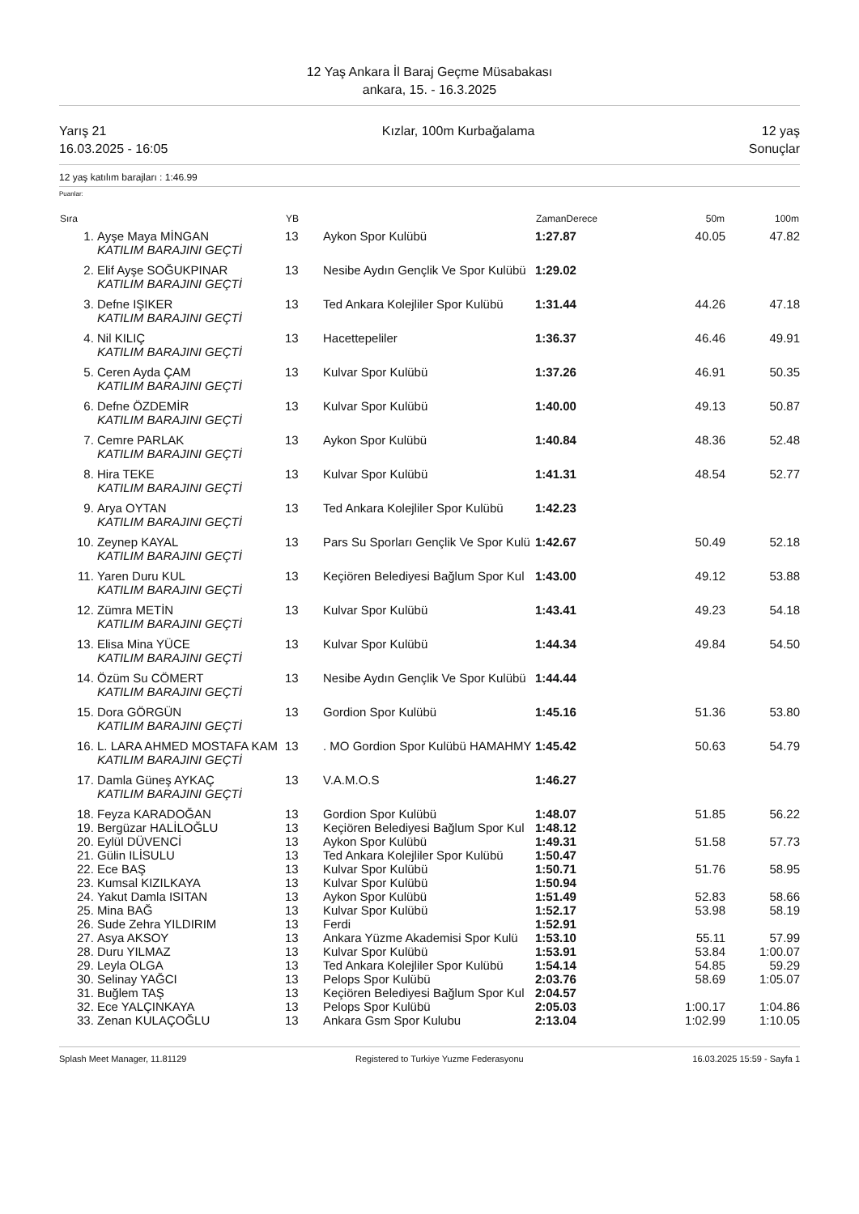12 Yaş Ankara İl Baraj Geçme Müsabakası
ankara, 15. - 16.3.2025
Yarış 21
16.03.2025 - 16:05
Kızlar, 100m Kurbağalama 12 yaş
Sonuçlar
12 yaş katılım barajları : 1:46.99
Puanlar:
| Sıra | | YB | | ZamanDerece | 50m | 100m |
| --- | --- | --- | --- | --- | --- | --- |
| 1. | Ayşe Maya MİNGAN | 13 | Aykon Spor Kulübü | 1:27.87 | 40.05 | 47.82 |
| | KATILIM BARAJINI GEÇTİ | | | | | |
| 2. | Elif Ayşe SOĞUKPINAR | 13 | Nesibe Aydın Gençlik Ve Spor Kulübü | 1:29.02 | | |
| | KATILIM BARAJINI GEÇTİ | | | | | |
| 3. | Defne IŞIKER | 13 | Ted Ankara Kolejliler Spor Kulübü | 1:31.44 | 44.26 | 47.18 |
| | KATILIM BARAJINI GEÇTİ | | | | | |
| 4. | Nil KILIÇ | 13 | Hacettepeliler | 1:36.37 | 46.46 | 49.91 |
| | KATILIM BARAJINI GEÇTİ | | | | | |
| 5. | Ceren Ayda ÇAM | 13 | Kulvar Spor Kulübü | 1:37.26 | 46.91 | 50.35 |
| | KATILIM BARAJINI GEÇTİ | | | | | |
| 6. | Defne ÖZDEMİR | 13 | Kulvar Spor Kulübü | 1:40.00 | 49.13 | 50.87 |
| | KATILIM BARAJINI GEÇTİ | | | | | |
| 7. | Cemre PARLAK | 13 | Aykon Spor Kulübü | 1:40.84 | 48.36 | 52.48 |
| | KATILIM BARAJINI GEÇTİ | | | | | |
| 8. | Hira TEKE | 13 | Kulvar Spor Kulübü | 1:41.31 | 48.54 | 52.77 |
| | KATILIM BARAJINI GEÇTİ | | | | | |
| 9. | Arya OYTAN | 13 | Ted Ankara Kolejliler Spor Kulübü | 1:42.23 | | |
| | KATILIM BARAJINI GEÇTİ | | | | | |
| 10. | Zeynep KAYAL | 13 | Pars Su Sporları Gençlik Ve Spor Kulü | 1:42.67 | 50.49 | 52.18 |
| | KATILIM BARAJINI GEÇTİ | | | | | |
| 11. | Yaren Duru KUL | 13 | Keçiören Belediyesi Bağlum Spor Kul | 1:43.00 | 49.12 | 53.88 |
| | KATILIM BARAJINI GEÇTİ | | | | | |
| 12. | Zümra METİN | 13 | Kulvar Spor Kulübü | 1:43.41 | 49.23 | 54.18 |
| | KATILIM BARAJINI GEÇTİ | | | | | |
| 13. | Elisa Mina YÜCE | 13 | Kulvar Spor Kulübü | 1:44.34 | 49.84 | 54.50 |
| | KATILIM BARAJINI GEÇTİ | | | | | |
| 14. | Özüm Su CÖMERT | 13 | Nesibe Aydın Gençlik Ve Spor Kulübü | 1:44.44 | | |
| | KATILIM BARAJINI GEÇTİ | | | | | |
| 15. | Dora GÖRGÜN | 13 | Gordion Spor Kulübü | 1:45.16 | 51.36 | 53.80 |
| | KATILIM BARAJINI GEÇTİ | | | | | |
| 16. | L. LARA AHMED MOSTAFA KAM | 13 | . MO Gordion Spor Kulübü HAMAHMY | 1:45.42 | 50.63 | 54.79 |
| | KATILIM BARAJINI GEÇTİ | | | | | |
| 17. | Damla Güneş AYKAÇ | 13 | V.A.M.O.S | 1:46.27 | | |
| | KATILIM BARAJINI GEÇTİ | | | | | |
| 18. | Feyza KARADOĞAN | 13 | Gordion Spor Kulübü | 1:48.07 | 51.85 | 56.22 |
| 19. | Bergüzar HALİLOĞLU | 13 | Keçiören Belediyesi Bağlum Spor Kul | 1:48.12 | | |
| 20. | Eylül DÜVENCİ | 13 | Aykon Spor Kulübü | 1:49.31 | 51.58 | 57.73 |
| 21. | Gülin ILİSULU | 13 | Ted Ankara Kolejliler Spor Kulübü | 1:50.47 | | |
| 22. | Ece BAŞ | 13 | Kulvar Spor Kulübü | 1:50.71 | 51.76 | 58.95 |
| 23. | Kumsal KIZILKAYA | 13 | Kulvar Spor Kulübü | 1:50.94 | | |
| 24. | Yakut Damla ISITAN | 13 | Aykon Spor Kulübü | 1:51.49 | 52.83 | 58.66 |
| 25. | Mina BAĞ | 13 | Kulvar Spor Kulübü | 1:52.17 | 53.98 | 58.19 |
| 26. | Sude Zehra YILDIRIM | 13 | Ferdi | 1:52.91 | | |
| 27. | Asya AKSOY | 13 | Ankara Yüzme Akademisi Spor Kulü | 1:53.10 | 55.11 | 57.99 |
| 28. | Duru YILMAZ | 13 | Kulvar Spor Kulübü | 1:53.91 | 53.84 | 1:00.07 |
| 29. | Leyla OLGA | 13 | Ted Ankara Kolejliler Spor Kulübü | 1:54.14 | 54.85 | 59.29 |
| 30. | Selinay YAĞCI | 13 | Pelops Spor Kulübü | 2:03.76 | 58.69 | 1:05.07 |
| 31. | Buğlem TAŞ | 13 | Keçiören Belediyesi Bağlum Spor Kul | 2:04.57 | | |
| 32. | Ece YALÇINKAYA | 13 | Pelops Spor Kulübü | 2:05.03 | 1:00.17 | 1:04.86 |
| 33. | Zenan KULAÇOĞLU | 13 | Ankara Gsm Spor Kulubu | 2:13.04 | 1:02.99 | 1:10.05 |
Splash Meet Manager, 11.81129 Registered to Turkiye Yuzme Federasyonu 16.03.2025 15:59 - Sayfa 1